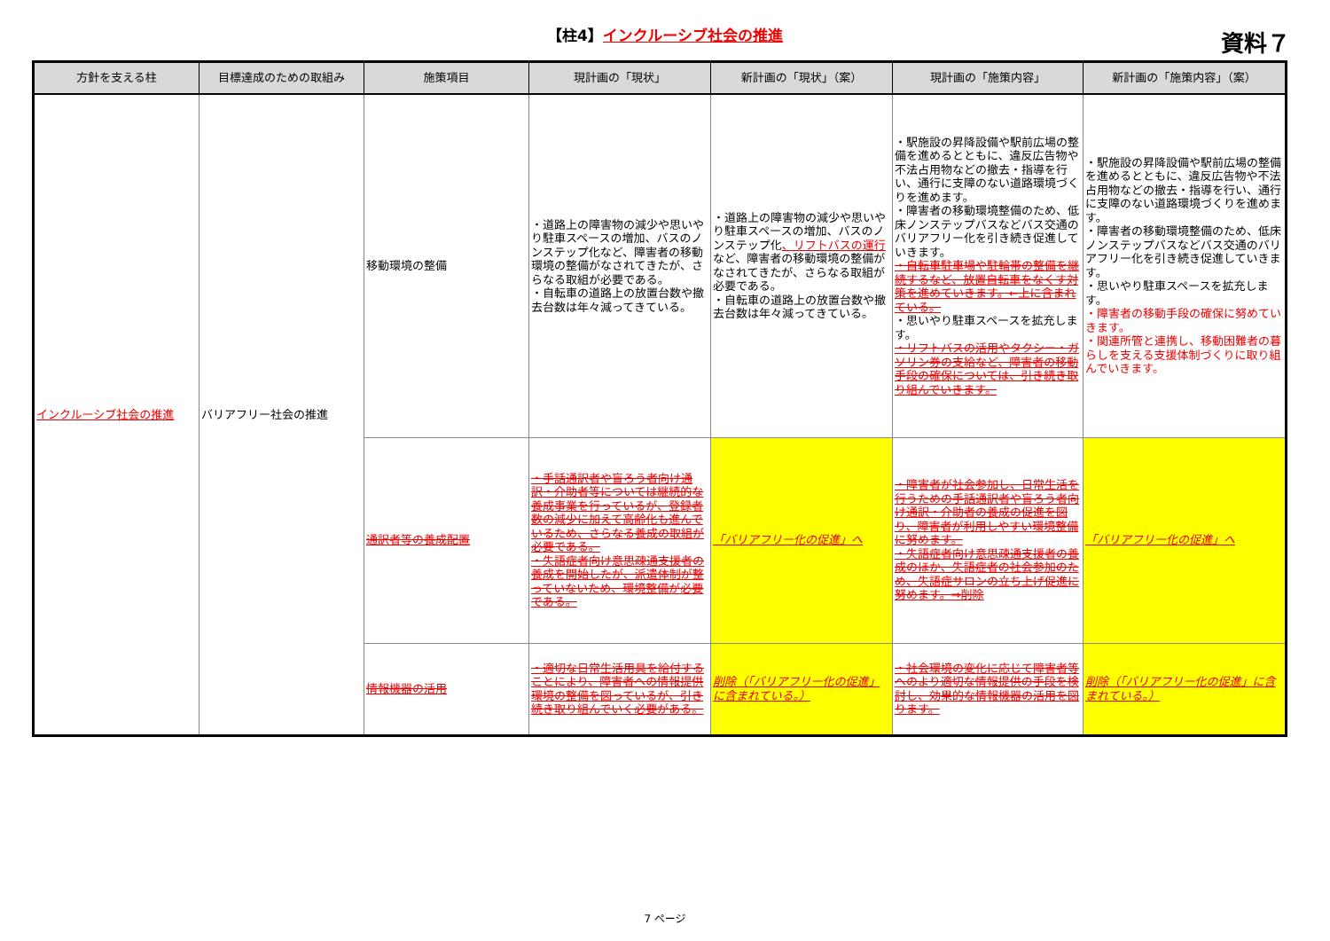【柱4】インクルーシブ社会の推進
資料７
| 方針を支える柱 | 目標達成のための取組み | 施策項目 | 現計画の「現状」 | 新計画の「現状」（案） | 現計画の「施策内容」 | 新計画の「施策内容」（案） |
| --- | --- | --- | --- | --- | --- | --- |
| インクルーシブ社会の推進 | バリアフリー社会の推進 | 移動環境の整備 | ・道路上の障害物の減少や思いやり駐車スペースの増加、バスのノンステップ化など、障害者の移動環境の整備がなされてきたが、さらなる取組が必要である。 ・自転車の道路上の放置台数や撤去台数は年々減ってきている。 | ・道路上の障害物の減少や思いやり駐車スペースの増加、バスのノンステップ化 、リフトバスの運行 など、障害者の移動環境の整備がなされてきたが、さらなる取組が必要である。 ・自転車の道路上の放置台数や撤去台数は年々減ってきている。 | ・駅施設の昇降設備や駅前広場の整備を進めるとともに、違反広告物や不法占用物などの撤去・指導を行い、通行に支障のない道路環境づくりを進めます。 ・障害者の移動環境整備のため、低床ノンステップバスなどバス交通のバリアフリー化を引き続き促進していきます。 ・自転車駐車場や駐輪帯の整備を継続するなど、放置自転車をなくす対策を進めていきます。←上に含まれている。 ・思いやり駐車スペースを拡充します。 ・リフトバスの活用やタクシー・ガソリン券の支給など、障害者の移動手段の確保については、引き続き取り組んでいきます。 | ・駅施設の昇降設備や駅前広場の整備を進めるとともに、違反広告物や不法占用物などの撤去・指導を行い、通行に支障のない道路環境づくりを進めます。 ・障害者の移動環境整備のため、低床ノンステップバスなどバス交通のバリアフリー化を引き続き促進していきます。 ・思いやり駐車スペースを拡充します。 ・障害者の移動手段の確保に努めていきます。 ・関連所管と連携し、移動困難者の暮らしを支える支援体制づくりに取り組んでいきます。 |
| | | 通訳者等の養成配置 | ・手話通訳者や盲ろう者向け通訳・介助者等については継続的な養成事業を行っているが、登録者数の減少に加えて高齢化も進んでいるため、さらなる養成の取組が必要である。 ・失語症者向け意思疎通支援者の養成を開始したが、派遣体制が整っていないため、環境整備が必要である。 | 「バリアフリー化の促進」へ | ・障害者が社会参加し、日常生活を行うための手話通訳者や盲ろう者向け通訳・介助者の養成の促進を図り、障害者が利用しやすい環境整備に努めます。 ・失語症者向け意思疎通支援者の養成のほか、失語症者の社会参加のため、失語症サロンの立ち上げ促進に努めます。⇒削除 | 「バリアフリー化の促進」へ |
| | | 情報機器の活用 | ・適切な日常生活用具を給付することにより、障害者への情報提供環境の整備を図っているが、引き続き取り組んでいく必要がある。 | 削除（「バリアフリー化の促進」に含まれている。） | ・社会環境の変化に応じて障害者等へのより適切な情報提供の手段を検討し、効果的な情報機器の活用を図ります。 | 削除（「バリアフリー化の促進」に含まれている。） |
7 ページ